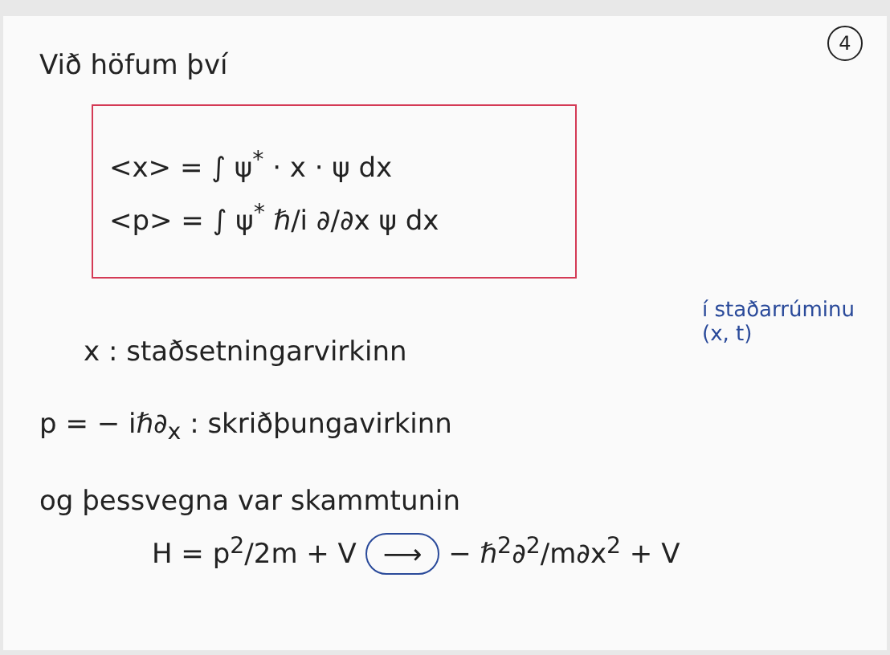4
Við höfum því
<x> = ∫ ψ<sup>*</sup> · x · ψ dx
<p> = ∫ ψ<sup>*</sup> ℏ/i ∂/∂x ψ dx
x : staðsetningarvirkinn
p = − iℏ∂<sub>x</sub> : skriðþungavirkinn
og þessvegna var skammtunin
H = p<sup>2</sup>/2m + V ⟶ − ℏ<sup>2</sup>∂<sup>2</sup>/m∂x<sup>2</sup> + V
í staðarrúminu
(x, t)